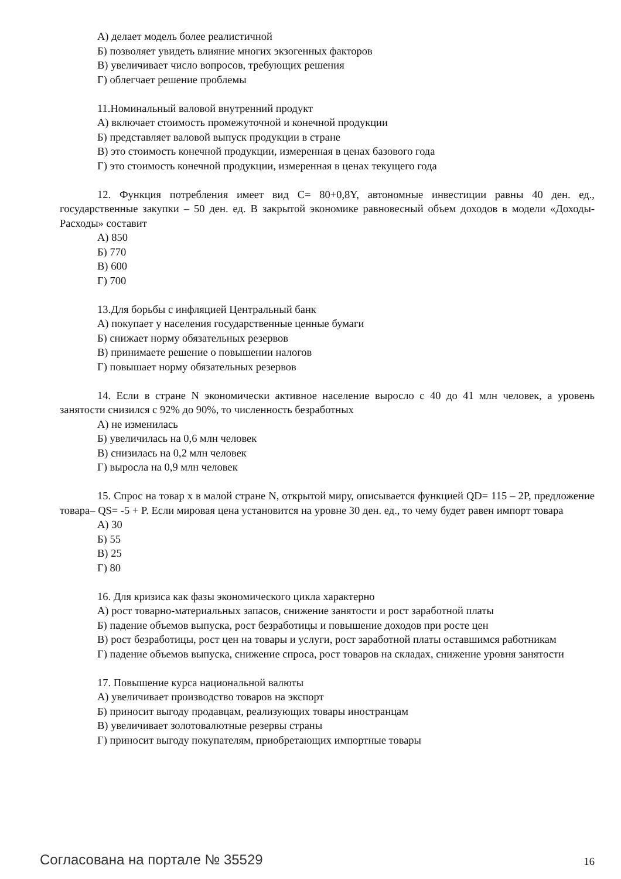А) делает модель более реалистичной
Б) позволяет увидеть влияние многих экзогенных факторов
В) увеличивает число вопросов, требующих решения
Г) облегчает решение проблемы
11.Номинальный валовой внутренний продукт
А) включает стоимость промежуточной и конечной продукции
Б) представляет валовой выпуск продукции в стране
В) это стоимость конечной продукции, измеренная в ценах базового года
Г) это стоимость конечной продукции, измеренная в ценах текущего года
12. Функция потребления имеет вид С= 80+0,8Y, автономные инвестиции равны 40 ден. ед., государственные закупки – 50 ден. ед. В закрытой экономике равновесный объем доходов в модели «Доходы-Расходы» составит
А) 850
Б) 770
В) 600
Г) 700
13.Для борьбы с инфляцией Центральный банк
А) покупает у населения государственные ценные бумаги
Б) снижает норму обязательных резервов
В) принимаете решение о повышении налогов
Г) повышает норму обязательных резервов
14. Если в стране N экономически активное население выросло с 40 до 41 млн человек, а уровень занятости снизился с 92% до 90%, то численность безработных
А) не изменилась
Б) увеличилась на 0,6 млн человек
В) снизилась на 0,2 млн человек
Г) выросла на 0,9 млн человек
15. Спрос на товар х в малой стране N, открытой миру, описывается функцией QD= 115 – 2P, предложение товара– QS= -5 + P. Если мировая цена установится на уровне 30 ден. ед., то чему будет равен импорт товара
А) 30
Б) 55
В) 25
Г) 80
16. Для кризиса как фазы экономического цикла характерно
А) рост товарно-материальных запасов, снижение занятости и рост заработной платы
Б) падение объемов выпуска, рост безработицы и повышение доходов при росте цен
В) рост безработицы, рост цен на товары и услуги, рост заработной платы оставшимся работникам
Г) падение объемов выпуска, снижение спроса, рост товаров на складах, снижение уровня занятости
17. Повышение курса национальной валюты
А) увеличивает производство товаров на экспорт
Б) приносит выгоду продавцам, реализующих товары иностранцам
В) увеличивает золотовалютные резервы страны
Г) приносит выгоду покупателям, приобретающих импортные товары
Согласована на портале № 35529 16